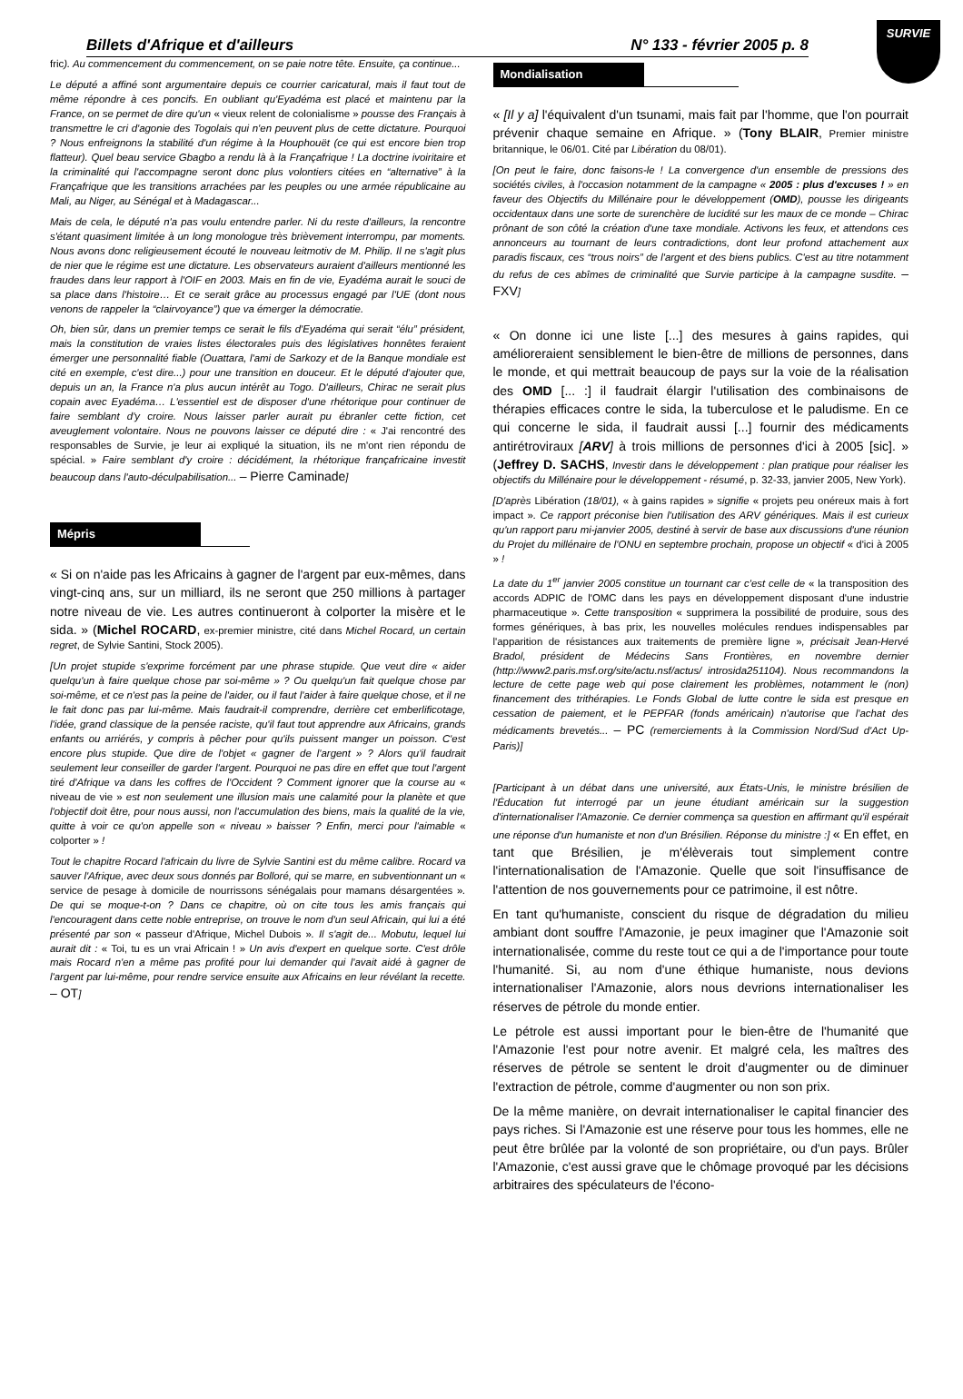SURVIE
Billets d'Afrique et d'ailleurs N° 133 - février 2005 p. 8
fric). Au commencement du commencement, on se paie notre tête. Ensuite, ça continue...
Le député a affiné sont argumentaire depuis ce courrier caricatural, mais il faut tout de même répondre à ces poncifs. En oubliant qu'Eyadéma est placé et maintenu par la France, on se permet de dire qu'un « vieux relent de colonialisme » pousse des Français à transmettre le cri d'agonie des Togolais qui n'en peuvent plus de cette dictature. Pourquoi ? Nous enfreignons la stabilité d'un régime à la Houphouët (ce qui est encore bien trop flatteur). Quel beau service Gbagbo a rendu là à la Françafrique ! La doctrine ivoiritaire et la criminalité qui l'accompagne seront donc plus volontiers citées en “alternative” à la Françafrique que les transitions arrachées par les peuples ou une armée républicaine au Mali, au Niger, au Sénégal et à Madagascar...
Mais de cela, le député n'a pas voulu entendre parler. Ni du reste d'ailleurs, la rencontre s'étant quasiment limitée à un long monologue très brièvement interrompu, par moments. Nous avons donc religieusement écouté le nouveau leitmotiv de M. Philip. Il ne s'agit plus de nier que le régime est une dictature. Les observateurs auraient d'ailleurs mentionné les fraudes dans leur rapport à l'OIF en 2003. Mais en fin de vie, Eyadéma aurait le souci de sa place dans l'histoire… Et ce serait grâce au processus engagé par l'UE (dont nous venons de rappeler la “clairvoyance”) que va émerger la démocratie.
Oh, bien sûr, dans un premier temps ce serait le fils d'Eyadéma qui serait “élu” président, mais la constitution de vraies listes électorales puis des législatives honnêtes feraient émerger une personnalité fiable (Ouattara, l'ami de Sarkozy et de la Banque mondiale est cité en exemple, c'est dire...) pour une transition en douceur. Et le député d'ajouter que, depuis un an, la France n'a plus aucun intérêt au Togo. D'ailleurs, Chirac ne serait plus copain avec Eyadéma… L'essentiel est de disposer d'une rhétorique pour continuer de faire semblant d'y croire. Nous laisser parler aurait pu ébranler cette fiction, cet aveuglement volontaire. Nous ne pouvons laisser ce député dire : « J'ai rencontré des responsables de Survie, je leur ai expliqué la situation, ils ne m'ont rien répondu de spécial. » Faire semblant d'y croire : décidément, la rhétorique françafricaine investit beaucoup dans l'auto-déculpabilisation... – Pierre Caminade]
Mépris
« Si on n'aide pas les Africains à gagner de l'argent par eux-mêmes, dans vingt-cinq ans, sur un milliard, ils ne seront que 250 millions à partager notre niveau de vie. Les autres continueront à colporter la misère et le sida. » (Michel ROCARD, ex-premier ministre, cité dans Michel Rocard, un certain regret, de Sylvie Santini, Stock 2005).
[Un projet stupide s'exprime forcément par une phrase stupide. Que veut dire « aider quelqu'un à faire quelque chose par soi-même » ? Ou quelqu'un fait quelque chose par soi-même, et ce n'est pas la peine de l'aider, ou il faut l'aider à faire quelque chose, et il ne le fait donc pas par lui-même. Mais faudrait-il comprendre, derrière cet emberlificotage, l'idée, grand classique de la pensée raciste, qu'il faut tout apprendre aux Africains, grands enfants ou arriérés, y compris à pêcher pour qu'ils puissent manger un poisson. C'est encore plus stupide. Que dire de l'objet « gagner de l'argent » ? Alors qu'il faudrait seulement leur conseiller de garder l'argent. Pourquoi ne pas dire en effet que tout l'argent tiré d'Afrique va dans les coffres de l'Occident ? Comment ignorer que la course au « niveau de vie » est non seulement une illusion mais une calamité pour la planète et que l'objectif doit être, pour nous aussi, non l'accumulation des biens, mais la qualité de la vie, quitte à voir ce qu'on appelle son « niveau » baisser ? Enfin, merci pour l'aimable « colporter » !
Tout le chapitre Rocard l'africain du livre de Sylvie Santini est du même calibre. Rocard va sauver l'Afrique, avec deux sous donnés par Bolloré, qui se marre, en subventionnant un « service de pesage à domicile de nourrissons sénégalais pour mamans désargentées ». De qui se moque-t-on ? Dans ce chapitre, où on cite tous les amis français qui l'encouragent dans cette noble entreprise, on trouve le nom d'un seul Africain, qui lui a été présenté par son « passeur d'Afrique, Michel Dubois ». Il s'agit de... Mobutu, lequel lui aurait dit : « Toi, tu es un vrai Africain ! » Un avis d'expert en quelque sorte. C'est drôle mais Rocard n'en a même pas profité pour lui demander qui l'avait aidé à gagner de l'argent par lui-même, pour rendre service ensuite aux Africains en leur révélant la recette. – OT]
Mondialisation
« [Il y a] l'équivalent d'un tsunami, mais fait par l'homme, que l'on pourrait prévenir chaque semaine en Afrique. » (Tony BLAIR, Premier ministre britannique, le 06/01. Cité par Libération du 08/01).
[On peut le faire, donc faisons-le ! La convergence d'un ensemble de pressions des sociétés civiles, à l'occasion notamment de la campagne « 2005 : plus d'excuses ! » en faveur des Objectifs du Millénaire pour le développement (OMD), pousse les dirigeants occidentaux dans une sorte de surenchère de lucidité sur les maux de ce monde – Chirac prônant de son côté la création d'une taxe mondiale. Activons les feux, et attendons ces annonceurs au tournant de leurs contradictions, dont leur profond attachement aux paradis fiscaux, ces “trous noirs” de l'argent et des biens publics. C'est au titre notamment du refus de ces abîmes de criminalité que Survie participe à la campagne susdite. – FXV]
« On donne ici une liste [...] des mesures à gains rapides, qui amélioreraient sensiblement le bien-être de millions de personnes, dans le monde, et qui mettrait beaucoup de pays sur la voie de la réalisation des OMD [... :] il faudrait élargir l'utilisation des combinaisons de thérapies efficaces contre le sida, la tuberculose et le paludisme. En ce qui concerne le sida, il faudrait aussi [...] fournir des médicaments antirétroviraux [ARV] à trois millions de personnes d'ici à 2005 [sic]. » (Jeffrey D. SACHS, Investir dans le développement : plan pratique pour réaliser les objectifs du Millénaire pour le développement - résumé, p. 32-33, janvier 2005, New York).
[D'après Libération (18/01), « à gains rapides » signifie « projets peu onéreux mais à fort impact ». Ce rapport préconise bien l'utilisation des ARV génériques. Mais il est curieux qu'un rapport paru mi-janvier 2005, destiné à servir de base aux discussions d'une réunion du Projet du millénaire de l'ONU en septembre prochain, propose un objectif « d'ici à 2005 » !
La date du 1<sup>er</sup> janvier 2005 constitue un tournant car c'est celle de « la transposition des accords ADPIC de l'OMC dans les pays en développement disposant d'une industrie pharmaceutique ». Cette transposition « supprimera la possibilité de produire, sous des formes génériques, à bas prix, les nouvelles molécules rendues indispensables par l'apparition de résistances aux traitements de première ligne », précisait Jean-Hervé Bradol, président de Médecins Sans Frontières, en novembre dernier (http://www2.paris.msf.org/site/actu.nsf/actus/ introsida251104). Nous recommandons la lecture de cette page web qui pose clairement les problèmes, notamment le (non) financement des trithérapies. Le Fonds Global de lutte contre le sida est presque en cessation de paiement, et le PEPFAR (fonds américain) n'autorise que l'achat des médicaments brevetés... – PC (remerciements à la Commission Nord/Sud d'Act Up-Paris)]
[Participant à un débat dans une université, aux États-Unis, le ministre brésilien de l'Éducation fut interrogé par un jeune étudiant américain sur la suggestion d'internationaliser l'Amazonie. Ce dernier commença sa question en affirmant qu'il espérait une réponse d'un humaniste et non d'un Brésilien. Réponse du ministre :] « En effet, en tant que Brésilien, je m'élèverais tout simplement contre l'internationalisation de l'Amazonie. Quelle que soit l'insuffisance de l'attention de nos gouvernements pour ce patrimoine, il est nôtre.
En tant qu'humaniste, conscient du risque de dégradation du milieu ambiant dont souffre l'Amazonie, je peux imaginer que l'Amazonie soit internationalisée, comme du reste tout ce qui a de l'importance pour toute l'humanité. Si, au nom d'une éthique humaniste, nous devions internationaliser l'Amazonie, alors nous devrions internationaliser les réserves de pétrole du monde entier.
Le pétrole est aussi important pour le bien-être de l'humanité que l'Amazonie l'est pour notre avenir. Et malgré cela, les maîtres des réserves de pétrole se sentent le droit d'augmenter ou de diminuer l'extraction de pétrole, comme d'augmenter ou non son prix.
De la même manière, on devrait internationaliser le capital financier des pays riches. Si l'Amazonie est une réserve pour tous les hommes, elle ne peut être brûlée par la volonté de son propriétaire, ou d'un pays. Brûler l'Amazonie, c'est aussi grave que le chômage provoqué par les décisions arbitraires des spéculateurs de l'écono-